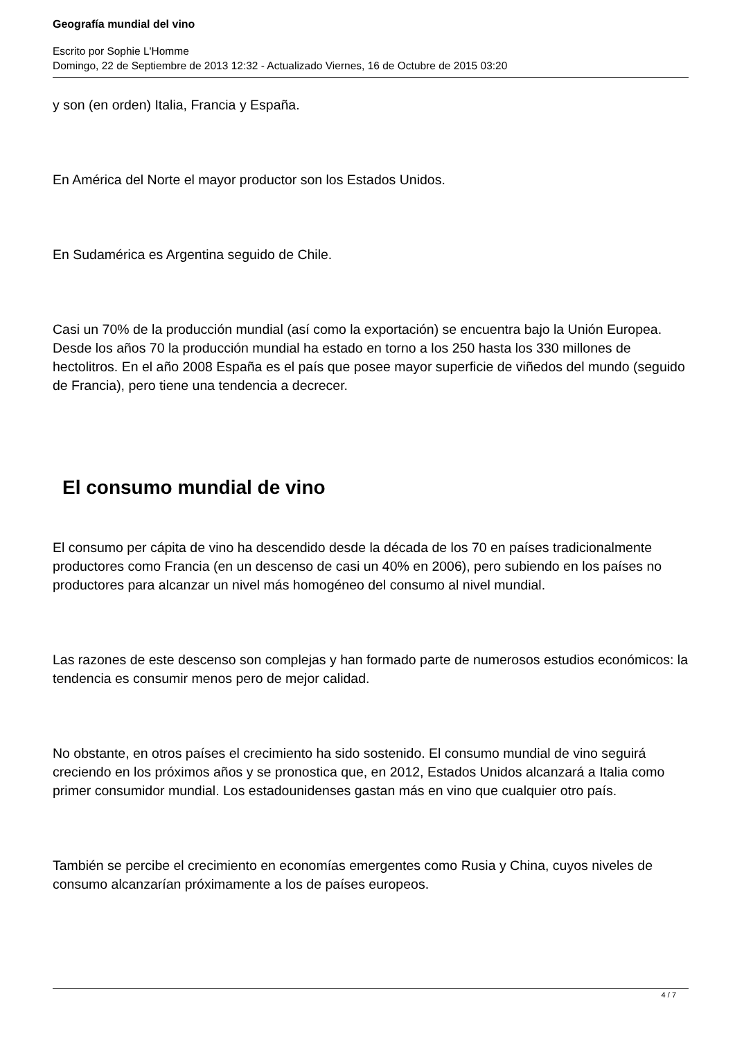Geografía mundial del vino
Escrito por Sophie L'Homme
Domingo, 22 de Septiembre de 2013 12:32 - Actualizado Viernes, 16 de Octubre de 2015 03:20
y son (en orden) Italia, Francia y España.
En América del Norte el mayor productor son los Estados Unidos.
En Sudamérica es Argentina seguido de Chile.
Casi un 70% de la producción mundial (así como la exportación) se encuentra bajo la Unión Europea. Desde los años 70 la producción mundial ha estado en torno a los 250 hasta los 330 millones de hectolitros. En el año 2008 España es el país que posee mayor superficie de viñedos del mundo (seguido de Francia), pero tiene una tendencia a decrecer.
El consumo mundial de vino
El consumo per cápita de vino ha descendido desde la década de los 70 en países tradicionalmente productores como Francia (en un descenso de casi un 40% en 2006), pero subiendo en los países no productores para alcanzar un nivel más homogéneo del consumo al nivel mundial.
Las razones de este descenso son complejas y han formado parte de numerosos estudios económicos: la tendencia es consumir menos pero de mejor calidad.
No obstante, en otros países el crecimiento ha sido sostenido. El consumo mundial de vino seguirá creciendo en los próximos años y se pronostica que, en 2012, Estados Unidos alcanzará a Italia como primer consumidor mundial. Los estadounidenses gastan más en vino que cualquier otro país.
También se percibe el crecimiento en economías emergentes como Rusia y China, cuyos niveles de consumo alcanzarían próximamente a los de países europeos.
4 / 7